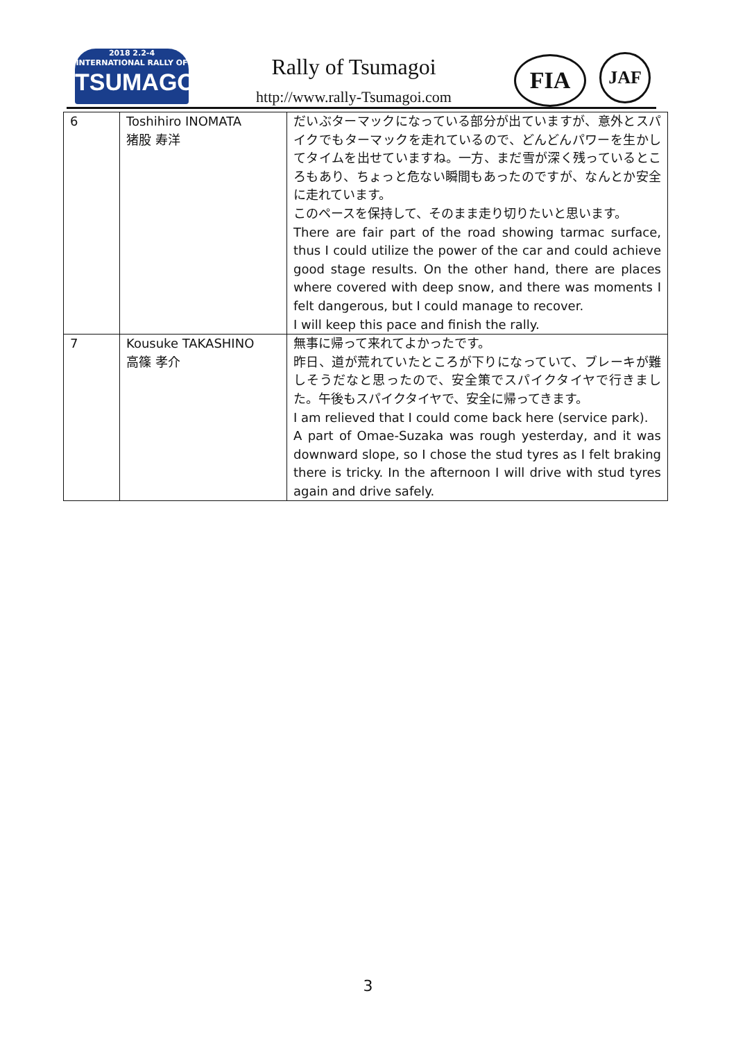2018 2.2-4
INTERNATIONAL RALLY OF
TSUMAGOI
Rally of Tsumagoi
http://www.rally-Tsumagoi.com
FIA JAF
| 6 | Toshihiro INOMATA 猪股 寿洋 | だいぶターマックになっている部分が出ていますが、意外とスパイクでもターマックを走れているので、どんどんパワーを生かしてタイムを出せていますね。一方、まだ雪が深く残っているところもあり、ちょっと危ない瞬間もあったのですが、なんとか安全に走れています。 このペースを保持して、そのまま走り切りたいと思います。 There are fair part of the road showing tarmac surface, thus I could utilize the power of the car and could achieve good stage results. On the other hand, there are places where covered with deep snow, and there was moments I felt dangerous, but I could manage to recover. I will keep this pace and finish the rally. |
| 7 | Kousuke TAKASHINO 高篠 孝介 | 無事に帰って来れてよかったです。 昨日、道が荒れていたところが下りになっていて、ブレーキが難しそうだなと思ったので、安全策でスパイクタイヤで行きました。午後もスパイクタイヤで、安全に帰ってきます。 I am relieved that I could come back here (service park). A part of Omae-Suzaka was rough yesterday, and it was downward slope, so I chose the stud tyres as I felt braking there is tricky. In the afternoon I will drive with stud tyres again and drive safely. |
3